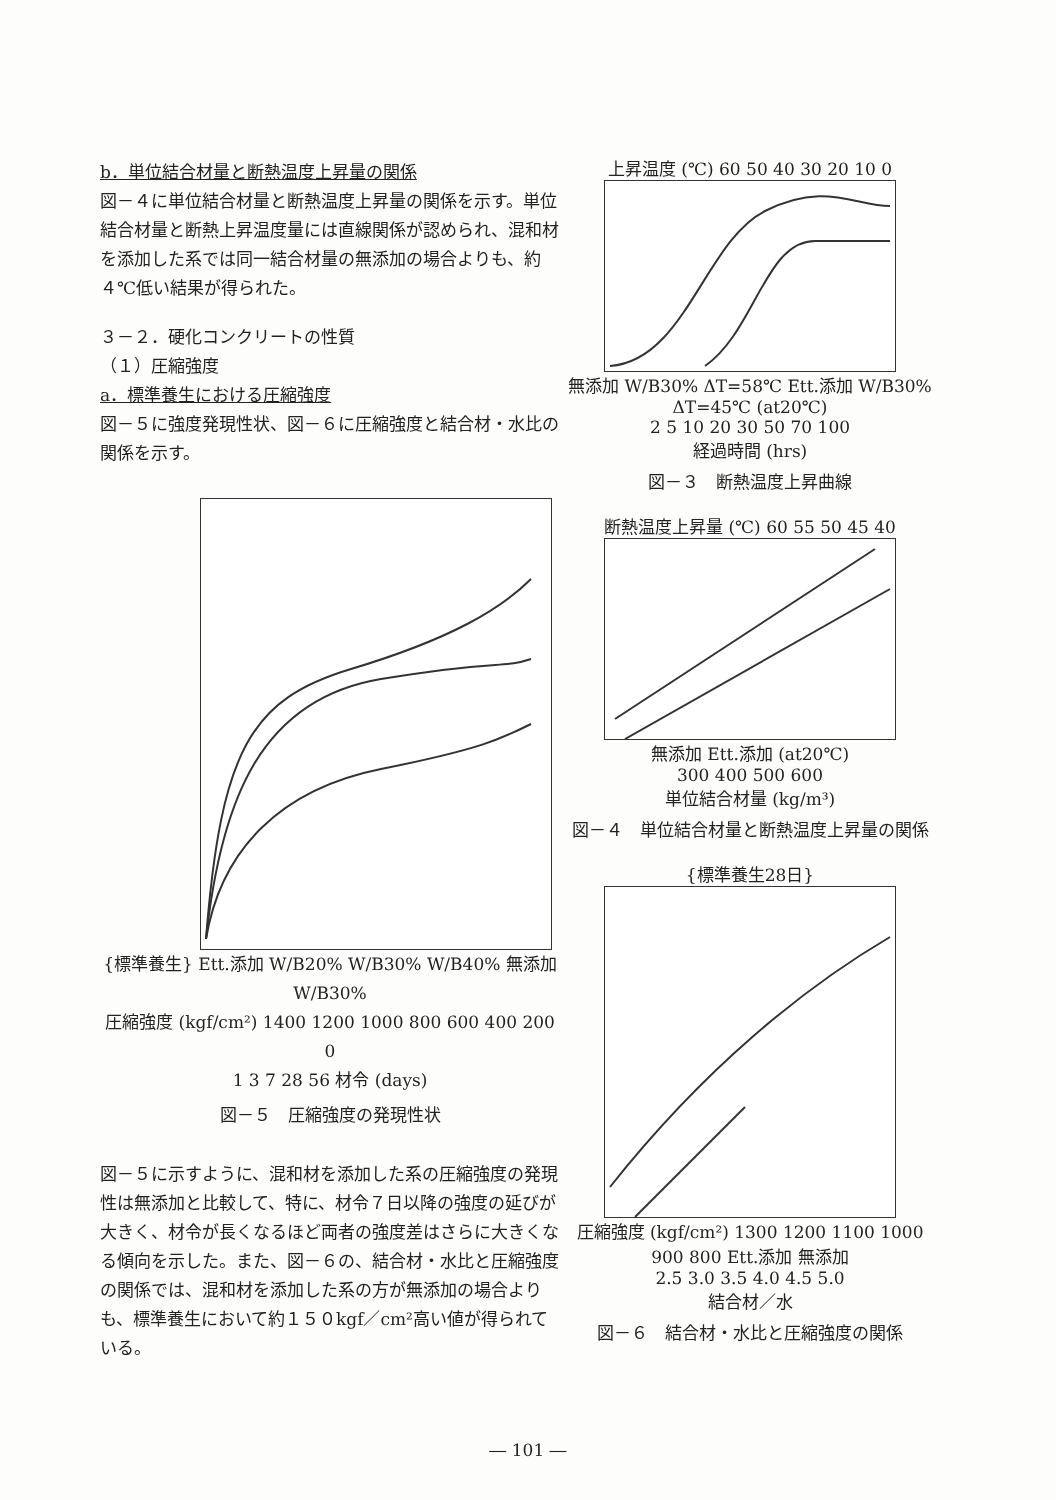b．単位結合材量と断熱温度上昇量の関係
図－４に単位結合材量と断熱温度上昇量の関係を示す。単位結合材量と断熱上昇温度量には直線関係が認められ、混和材を添加した系では同一結合材量の無添加の場合よりも、約４℃低い結果が得られた。
３－２．硬化コンクリートの性質
（１）圧縮強度
a．標準養生における圧縮強度
図－５に強度発現性状、図－６に圧縮強度と結合材・水比の関係を示す。
{標準養生} Ett.添加 W/B20% W/B30% W/B40% 無添加 W/B30%
圧縮強度 (kgf/cm²) 1400 1200 1000 800 600 400 200 0
1 3 7 28 56 材令 (days)
図－５　圧縮強度の発現性状
図－５に示すように、混和材を添加した系の圧縮強度の発現性は無添加と比較して、特に、材令７日以降の強度の延びが大きく、材令が長くなるほど両者の強度差はさらに大きくなる傾向を示した。また、図－６の、結合材・水比と圧縮強度の関係では、混和材を添加した系の方が無添加の場合よりも、標準養生において約１５０kgf／cm²高い値が得られている。
上昇温度 (℃) 60 50 40 30 20 10 0
無添加 W/B30% ΔT=58℃ Ett.添加 W/B30% ΔT=45℃ (at20℃)
2 5 10 20 30 50 70 100
経過時間 (hrs)
図－３　断熱温度上昇曲線
断熱温度上昇量 (℃) 60 55 50 45 40
無添加 Ett.添加 (at20℃)
300 400 500 600
単位結合材量 (kg/m³)
図－４　単位結合材量と断熱温度上昇量の関係
{標準養生28日}
圧縮強度 (kgf/cm²) 1300 1200 1100 1000 900 800 Ett.添加 無添加
2.5 3.0 3.5 4.0 4.5 5.0
結合材／水
図－６　結合材・水比と圧縮強度の関係
― 101 ―